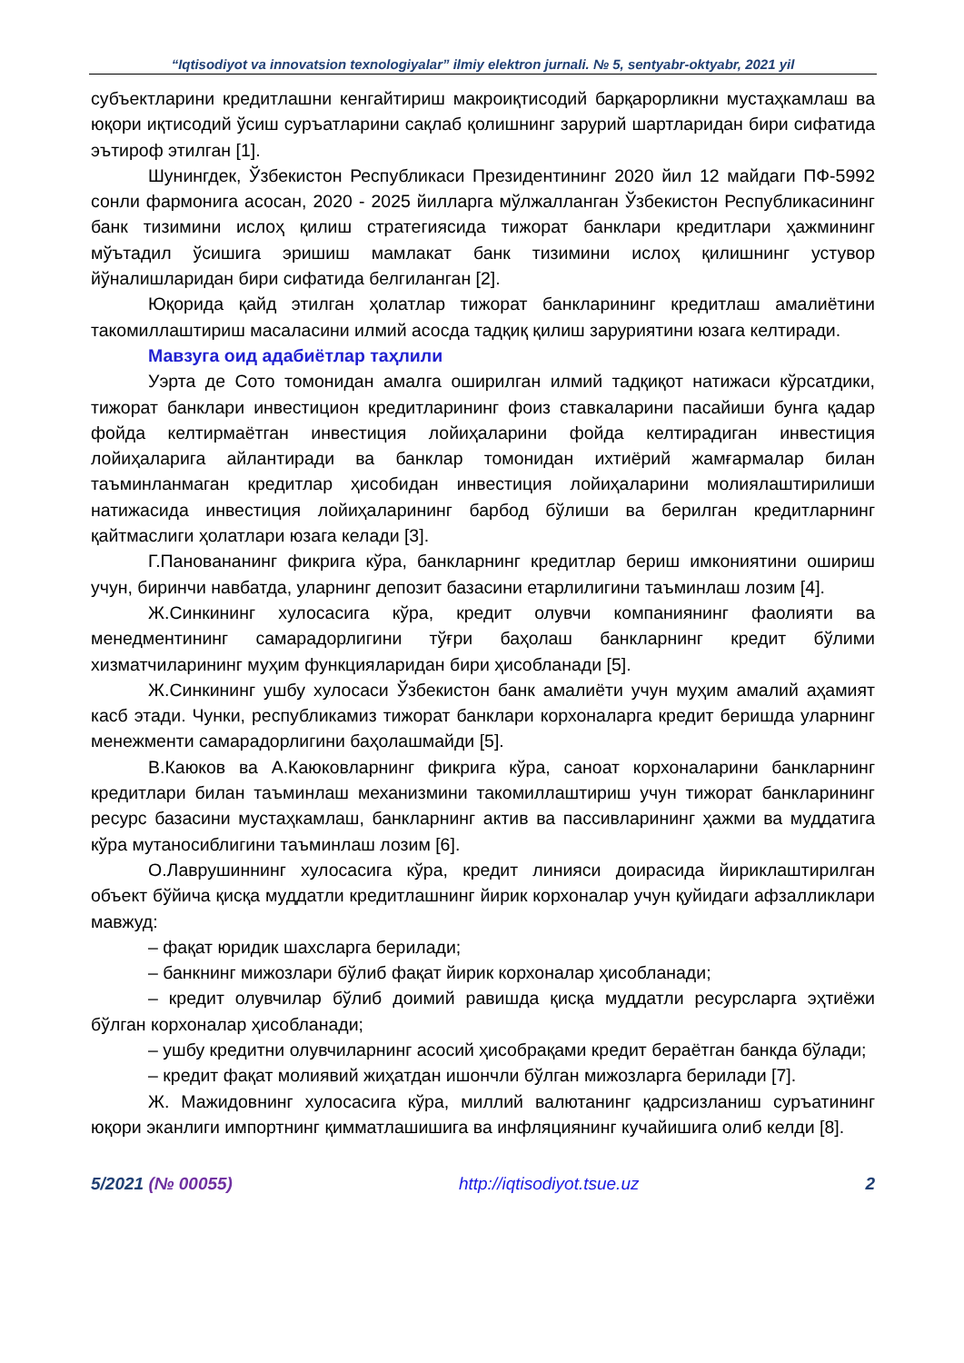“Iqtisodiyot va innovatsion texnologiyalar” ilmiy elektron jurnali. № 5, sentyabr-oktyabr, 2021 yil
субъектларини кредитлашни кенгайтириш макроиқтисодий барқарорликни мустаҳкамлаш ва юқори иқтисодий ўсиш суръатларини сақлаб қолишнинг зарурий шартларидан бири сифатида эътироф этилган [1].
Шунингдек, Ўзбекистон Республикаси Президентининг 2020 йил 12 майдаги ПФ-5992 сонли фармонига асосан, 2020 - 2025 йилларга мўлжалланган Ўзбекистон Республикасининг банк тизимини ислоҳ қилиш стратегиясида тижорат банклари кредитлари ҳажмининг мўътадил ўсишига эришиш мамлакат банк тизимини ислоҳ қилишнинг устувор йўналишларидан бири сифатида белгиланган [2].
Юқорида қайд этилган ҳолатлар тижорат банкларининг кредитлаш амалиётини такомиллаштириш масаласини илмий асосда тадқиқ қилиш заруриятини юзага келтиради.
Мавзуга оид адабиётлар таҳлили
Уэрта де Сото томонидан амалга оширилган илмий тадқиқот натижаси кўрсатдики, тижорат банклари инвестицион кредитларининг фоиз ставкаларини пасайиши бунга қадар фойда келтирмаётган инвестиция лойиҳаларини фойда келтирадиган инвестиция лойиҳаларига айлантиради ва банклар томонидан ихтиёрий жамғармалар билан таъминланмаган кредитлар ҳисобидан инвестиция лойиҳаларини молиялаштирилиши натижасида инвестиция лойиҳаларининг барбод бўлиши ва берилган кредитларнинг қайтмаслиги ҳолатлари юзага келади [3].
Г.Пановананинг фикрига кўра, банкларнинг кредитлар бериш имкониятини ошириш учун, биринчи навбатда, уларнинг депозит базасини етарлилигини таъминлаш лозим [4].
Ж.Синкининг хулосасига кўра, кредит олувчи компаниянинг фаолияти ва менедментининг самарадорлигини тўғри баҳолаш банкларнинг кредит бўлими хизматчиларининг муҳим функцияларидан бири ҳисобланади [5].
Ж.Синкининг ушбу хулосаси Ўзбекистон банк амалиёти учун муҳим амалий аҳамият касб этади. Чунки, республикамиз тижорат банклари корхоналарга кредит беришда уларнинг менежменти самарадорлигини баҳолашмайди [5].
В.Каюков ва А.Каюковларнинг фикрига кўра, саноат корхоналарини банкларнинг кредитлари билан таъминлаш механизмини такомиллаштириш учун тижорат банкларининг ресурс базасини мустаҳкамлаш, банкларнинг актив ва пассивларининг ҳажми ва муддатига кўра мутаносиблигини таъминлаш лозим [6].
О.Лаврушиннинг хулосасига кўра, кредит линияси доирасида йириклаштирилган объект бўйича қисқа муддатли кредитлашнинг йирик корхоналар учун қуйидаги афзалликлари мавжуд:
– фақат юридик шахсларга берилади;
– банкнинг мижозлари бўлиб фақат йирик корхоналар ҳисобланади;
– кредит олувчилар бўлиб доимий равишда қисқа муддатли ресурсларга эҳтиёжи бўлган корхоналар ҳисобланади;
– ушбу кредитни олувчиларнинг асосий ҳисобрақами кредит бераётган банкда бўлади;
– кредит фақат молиявий жиҳатдан ишончли бўлган мижозларга берилади [7].
Ж. Мажидовнинг хулосасига кўра, миллий валютанинг қадрсизланиш суръатининг юқори эканлиги импортнинг қимматлашишига ва инфляциянинг кучайишига олиб келди [8].
5/2021 (№ 00055) http://iqtisodiyot.tsue.uz 2